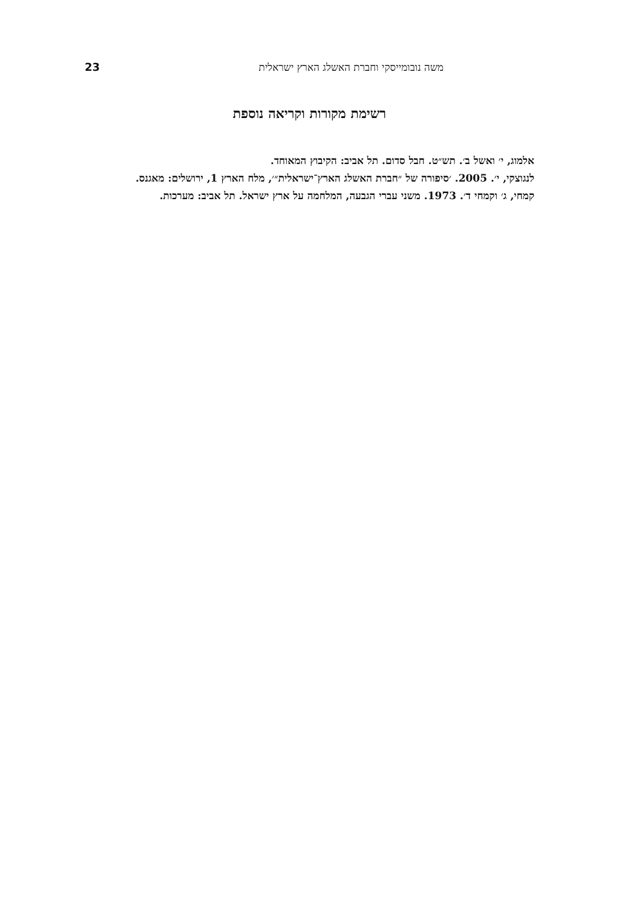23 משה נובומייסקי וחברת האשלג הארץ ישראלית
רשימת מקורות וקריאה נוספת
אלמוג, י׳ ואשל ב׳. תש״ט. חבל סדום. תל אביב: הקיבוץ המאוחד.
לנגוצקי, י׳. 2005. ׳סיפורה של ״חברת האשלג הארץ־ישראלית״׳, מלח הארץ 1, ירושלים: מאגנס.
קמחי, ג׳ וקמחי ד׳. 1973. משני עברי הגבעה, המלחמה על ארץ ישראל. תל אביב: מערכות.